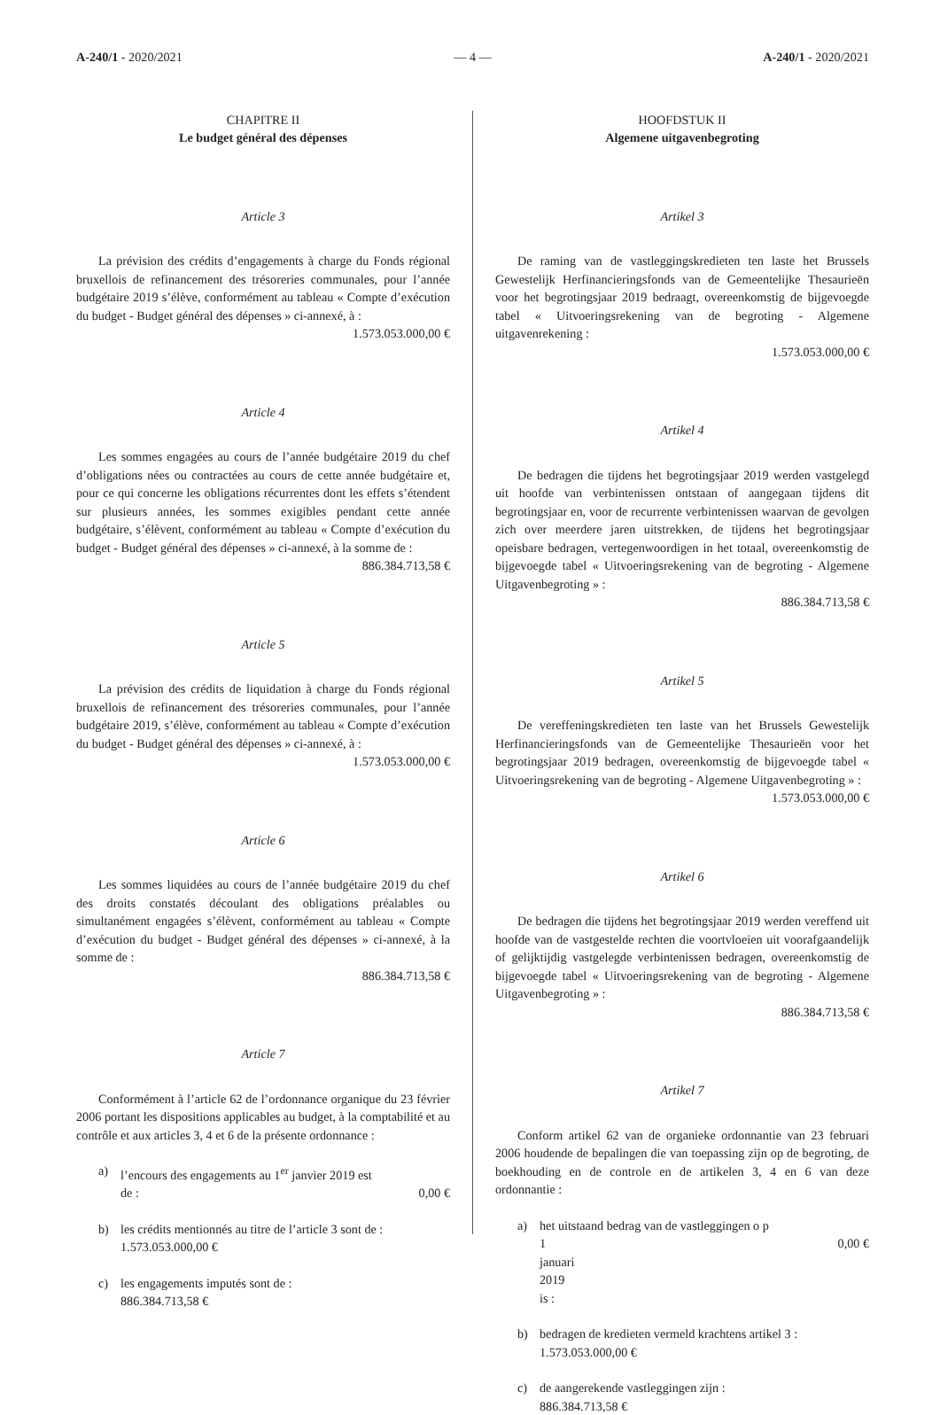A-240/1 - 2020/2021 — 4 — A-240/1 - 2020/2021
CHAPITRE II
Le budget général des dépenses
Article 3
La prévision des crédits d’engagements à charge du Fonds régional bruxellois de refinancement des trésoreries communales, pour l’année budgétaire 2019 s’élève, conformément au tableau « Compte d’exécution du budget - Budget général des dépenses » ci-annexé, à :
1.573.053.000,00 €
Article 4
Les sommes engagées au cours de l’année budgétaire 2019 du chef d’obligations nées ou contractées au cours de cette année budgétaire et, pour ce qui concerne les obligations récurrentes dont les effets s’étendent sur plusieurs années, les sommes exigibles pendant cette année budgétaire, s’élèvent, conformément au tableau « Compte d’exécution du budget - Budget général des dépenses » ci-annexé, à la somme de :
886.384.713,58 €
Article 5
La prévision des crédits de liquidation à charge du Fonds régional bruxellois de refinancement des trésoreries communales, pour l’année budgétaire 2019, s’élève, conformément au tableau « Compte d’exécution du budget - Budget général des dépenses » ci-annexé, à :
1.573.053.000,00 €
Article 6
Les sommes liquidées au cours de l’année budgétaire 2019 du chef des droits constatés découlant des obligations préalables ou simultanément engagées s’élèvent, conformément au tableau « Compte d’exécution du budget - Budget général des dépenses » ci-annexé, à la somme de :
886.384.713,58 €
Article 7
Conformément à l’article 62 de l’ordonnance organique du 23 février 2006 portant les dispositions applicables au budget, à la comptabilité et au contrôle et aux articles 3, 4 et 6 de la présente ordonnance :
a) l’encours des engagements au 1<sup>er</sup> janvier 2019 est
de : 0,00 €
b) les crédits mentionnés au titre de l’article 3 sont de :
1.573.053.000,00 €
c) les engagements imputés sont de :
886.384.713,58 €
HOOFDSTUK II
Algemene uitgavenbegroting
Artikel 3
De raming van de vastleggingskredieten ten laste het Brussels Gewestelijk Herfinancieringsfonds van de Gemeentelijke Thesaurieën voor het begrotingsjaar 2019 bedraagt, overeenkomstig de bijgevoegde tabel « Uitvoeringsrekening van de begroting - Algemene uitgavenrekening :
1.573.053.000,00 €
Artikel 4
De bedragen die tijdens het begrotingsjaar 2019 werden vastgelegd uit hoofde van verbintenissen ontstaan of aangegaan tijdens dit begrotingsjaar en, voor de recurrente verbintenissen waarvan de gevolgen zich over meerdere jaren uitstrekken, de tijdens het begrotingsjaar opeisbare bedragen, vertegenwoordigen in het totaal, overeenkomstig de bijgevoegde tabel « Uitvoeringsrekening van de begroting - Algemene Uitgavenbegroting » :
886.384.713,58 €
Artikel 5
De vereffeningskredieten ten laste van het Brussels Gewestelijk Herfinancieringsfonds van de Gemeentelijke Thesaurieën voor het begrotingsjaar 2019 bedragen, overeenkomstig de bijgevoegde tabel « Uitvoeringsrekening van de begroting - Algemene Uitgavenbegroting » :
1.573.053.000,00 €
Artikel 6
De bedragen die tijdens het begrotingsjaar 2019 werden vereffend uit hoofde van de vastgestelde rechten die voortvloeien uit voorafgaandelijk of gelijktijdig vastgelegde verbintenissen bedragen, overeenkomstig de bijgevoegde tabel « Uitvoeringsrekening van de begroting - Algemene Uitgavenbegroting » :
886.384.713,58 €
Artikel 7
Conform artikel 62 van de organieke ordonnantie van 23 februari 2006 houdende de bepalingen die van toepassing zijn op de begroting, de boekhouding en de controle en de artikelen 3, 4 en 6 van deze ordonnantie :
a) het uitstaand bedrag van de vastleggingen o p
1 januari 2019 is : 0,00 €
b) bedragen de kredieten vermeld krachtens artikel 3 :
1.573.053.000,00 €
c) de aangerekende vastleggingen zijn :
886.384.713,58 €